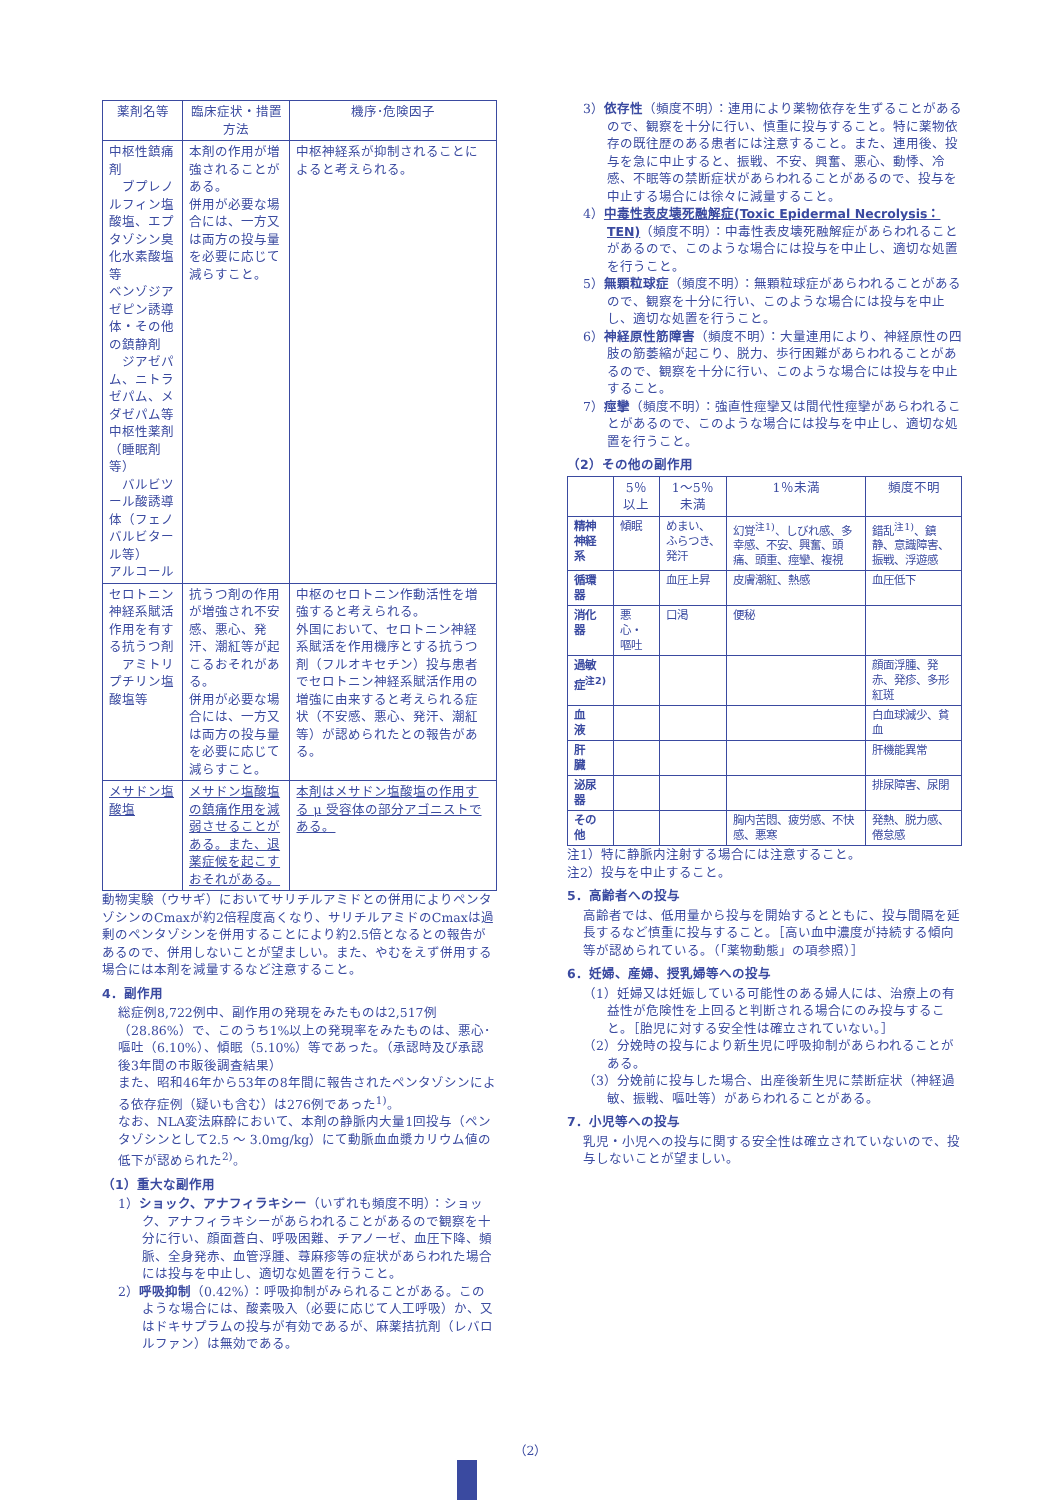| 薬剤名等 | 臨床症状・措置方法 | 機序･危険因子 |
| --- | --- | --- |
| 中枢性鎮痛剤 ブプレノルフィン塩酸塩、エプタゾシン臭化水素酸塩等 ベンゾジアゼピン誘導体・その他の鎮静剤 ジアゼパム、ニトラゼパム、メダゼパム等 中枢性薬剤（睡眠剤等） バルビツール酸誘導体（フェノバルビタール等） アルコール | 本剤の作用が増強されることがある。 併用が必要な場合には、一方又は両方の投与量を必要に応じて減らすこと。 | 中枢神経系が抑制されることによると考えられる。 |
| セロトニン神経系賦活作用を有する抗うつ剤 アミトリプチリン塩酸塩等 | 抗うつ剤の作用が増強され不安感、悪心、発汗、潮紅等が起こるおそれがある。 併用が必要な場合には、一方又は両方の投与量を必要に応じて減らすこと。 | 中枢のセロトニン作動活性を増強すると考えられる。 外国において、セロトニン神経系賦活を作用機序とする抗うつ剤（フルオキセチン）投与患者でセロトニン神経系賦活作用の増強に由来すると考えられる症状（不安感、悪心、発汗、潮紅等）が認められたとの報告がある。 |
| メサドン塩酸塩 | メサドン塩酸塩の鎮痛作用を減弱させることがある。また、退薬症候を起こすおそれがある。 | 本剤はメサドン塩酸塩の作用する μ 受容体の部分アゴニストである。 |
動物実験（ウサギ）においてサリチルアミドとの併用によりペンタゾシンのCmaxが約2倍程度高くなり、サリチルアミドのCmaxは過剰のペンタゾシンを併用することにより約2.5倍となるとの報告があるので、併用しないことが望ましい。また、やむをえず併用する場合には本剤を減量するなど注意すること。
4．副作用
総症例8,722例中、副作用の発現をみたものは2,517例（28.86%）で、このうち1%以上の発現率をみたものは、悪心･嘔吐（6.10%）、傾眠（5.10%）等であった。（承認時及び承認後3年間の市販後調査結果）
また、昭和46年から53年の8年間に報告されたペンタゾシンによる依存症例（疑いも含む）は276例であった<sup>1)</sup>。
なお、NLA変法麻酔において、本剤の静脈内大量1回投与（ペンタゾシンとして2.5 ～ 3.0mg/kg）にて動脈血血漿カリウム値の低下が認められた<sup>2)</sup>。
（1）重大な副作用
1）ショック、アナフィラキシー（いずれも頻度不明）：ショック、アナフィラキシーがあらわれることがあるので観察を十分に行い、顔面蒼白、呼吸困難、チアノーゼ、血圧下降、頻脈、全身発赤、血管浮腫、蕁麻疹等の症状があらわれた場合には投与を中止し、適切な処置を行うこと。
2）呼吸抑制（0.42%）：呼吸抑制がみられることがある。このような場合には、酸素吸入（必要に応じて人工呼吸）か、又はドキサプラムの投与が有効であるが、麻薬拮抗剤（レバロルファン）は無効である。
3）依存性（頻度不明）：連用により薬物依存を生ずることがあるので、観察を十分に行い、慎重に投与すること。特に薬物依存の既往歴のある患者には注意すること。また、連用後、投与を急に中止すると、振戦、不安、興奮、悪心、動悸、冷感、不眠等の禁断症状があらわれることがあるので、投与を中止する場合には徐々に減量すること。
4）中毒性表皮壊死融解症(Toxic Epidermal Necrolysis：TEN)（頻度不明）：中毒性表皮壊死融解症があらわれることがあるので、このような場合には投与を中止し、適切な処置を行うこと。
5）無顆粒球症（頻度不明）：無顆粒球症があらわれることがあるので、観察を十分に行い、このような場合には投与を中止し、適切な処置を行うこと。
6）神経原性筋障害（頻度不明）：大量連用により、神経原性の四肢の筋萎縮が起こり、脱力、歩行困難があらわれることがあるので、観察を十分に行い、このような場合には投与を中止すること。
7）痙攣（頻度不明）：強直性痙攣又は間代性痙攣があらわれることがあるので、このような場合には投与を中止し、適切な処置を行うこと。
（2）その他の副作用
| | 5％以上 | 1～5％未満 | 1％未満 | 頻度不明 |
| --- | --- | --- | --- | --- |
| 精神神経系 | 傾眠 | めまい、ふらつき、発汗 | 幻覚<sup>注1)</sup>、しびれ感、多幸感、不安、興奮、頭痛、頭重、痙攣、複視 | 錯乱<sup>注1)</sup>、鎮静、意識障害、振戦、浮遊感 |
| 循環器 | | 血圧上昇 | 皮膚潮紅、熱感 | 血圧低下 |
| 消化器 | 悪心・嘔吐 | 口渇 | 便秘 | |
| 過敏症<sup>注2)</sup> | | | | 顔面浮腫、発赤、発疹、多形紅斑 |
| 血 液 | | | | 白血球減少、貧血 |
| 肝 臓 | | | | 肝機能異常 |
| 泌尿器 | | | | 排尿障害、尿閉 |
| その他 | | | 胸内苦悶、疲労感、不快感、悪寒 | 発熱、脱力感、倦怠感 |
注1）特に静脈内注射する場合には注意すること。
注2）投与を中止すること。
5．高齢者への投与
高齢者では、低用量から投与を開始するとともに、投与間隔を延長するなど慎重に投与すること。［高い血中濃度が持続する傾向等が認められている。（「薬物動態」の項参照）］
6．妊婦、産婦、授乳婦等への投与
（1）妊婦又は妊娠している可能性のある婦人には、治療上の有益性が危険性を上回ると判断される場合にのみ投与すること。［胎児に対する安全性は確立されていない。］
（2）分娩時の投与により新生児に呼吸抑制があらわれることがある。
（3）分娩前に投与した場合、出産後新生児に禁断症状（神経過敏、振戦、嘔吐等）があらわれることがある。
7．小児等への投与
乳児・小児への投与に関する安全性は確立されていないので、投与しないことが望ましい。
（2）